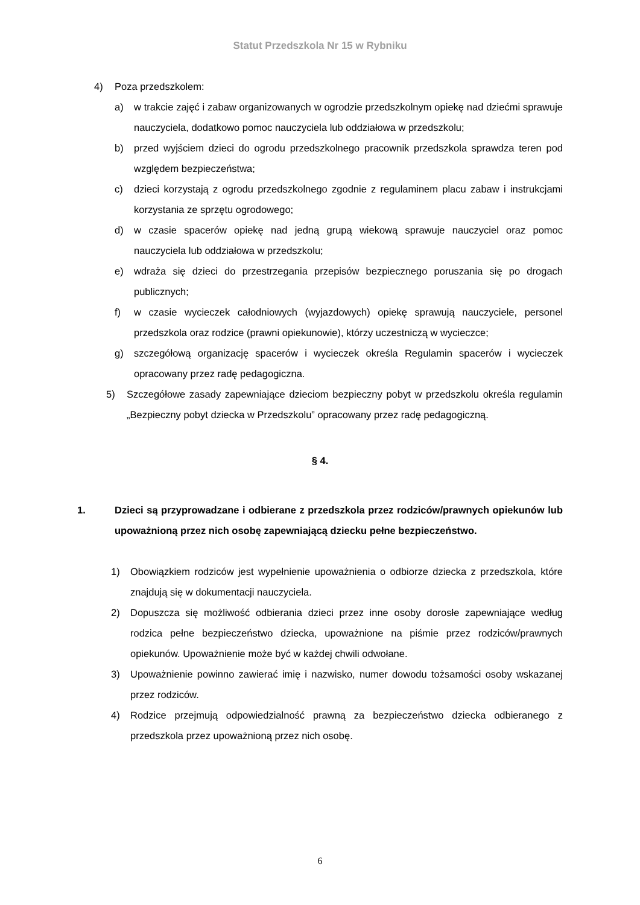Statut Przedszkola Nr 15 w Rybniku
4) Poza przedszkolem:
a) w trakcie zajęć i zabaw organizowanych w ogrodzie przedszkolnym opiekę nad dziećmi sprawuje nauczyciela, dodatkowo pomoc nauczyciela lub oddziałowa w przedszkolu;
b) przed wyjściem dzieci do ogrodu przedszkolnego pracownik przedszkola sprawdza teren pod względem bezpieczeństwa;
c) dzieci korzystają z ogrodu przedszkolnego zgodnie z regulaminem placu zabaw i instrukcjami korzystania ze sprzętu ogrodowego;
d) w czasie spacerów opiekę nad jedną grupą wiekową sprawuje nauczyciel oraz pomoc nauczyciela lub oddziałowa w przedszkolu;
e) wdraża się dzieci do przestrzegania przepisów bezpiecznego poruszania się po drogach publicznych;
f) w czasie wycieczek całodniowych (wyjazdowych) opiekę sprawują nauczyciele, personel przedszkola oraz rodzice (prawni opiekunowie), którzy uczestniczą w wycieczce;
g) szczegółową organizację spacerów i wycieczek określa Regulamin spacerów i wycieczek opracowany przez radę pedagogiczna.
5) Szczegółowe zasady zapewniające dzieciom bezpieczny pobyt w przedszkolu określa regulamin „Bezpieczny pobyt dziecka w Przedszkolu” opracowany przez radę pedagogiczną.
§ 4.
1. Dzieci są przyprowadzane i odbierane z przedszkola przez rodziców/prawnych opiekunów lub upoważnioną przez nich osobę zapewniającą dziecku pełne bezpieczeństwo.
1) Obowiązkiem rodziców jest wypełnienie upoważnienia o odbiorze dziecka z przedszkola, które znajdują się w dokumentacji nauczyciela.
2) Dopuszcza się możliwość odbierania dzieci przez inne osoby dorosłe zapewniające według rodzica pełne bezpieczeństwo dziecka, upoważnione na piśmie przez rodziców/prawnych opiekunów. Upoważnienie może być w każdej chwili odwołane.
3) Upoważnienie powinno zawierać imię i nazwisko, numer dowodu tożsamości osoby wskazanej przez rodziców.
4) Rodzice przejmują odpowiedzialność prawną za bezpieczeństwo dziecka odbieranego z przedszkola przez upoważnioną przez nich osobę.
6